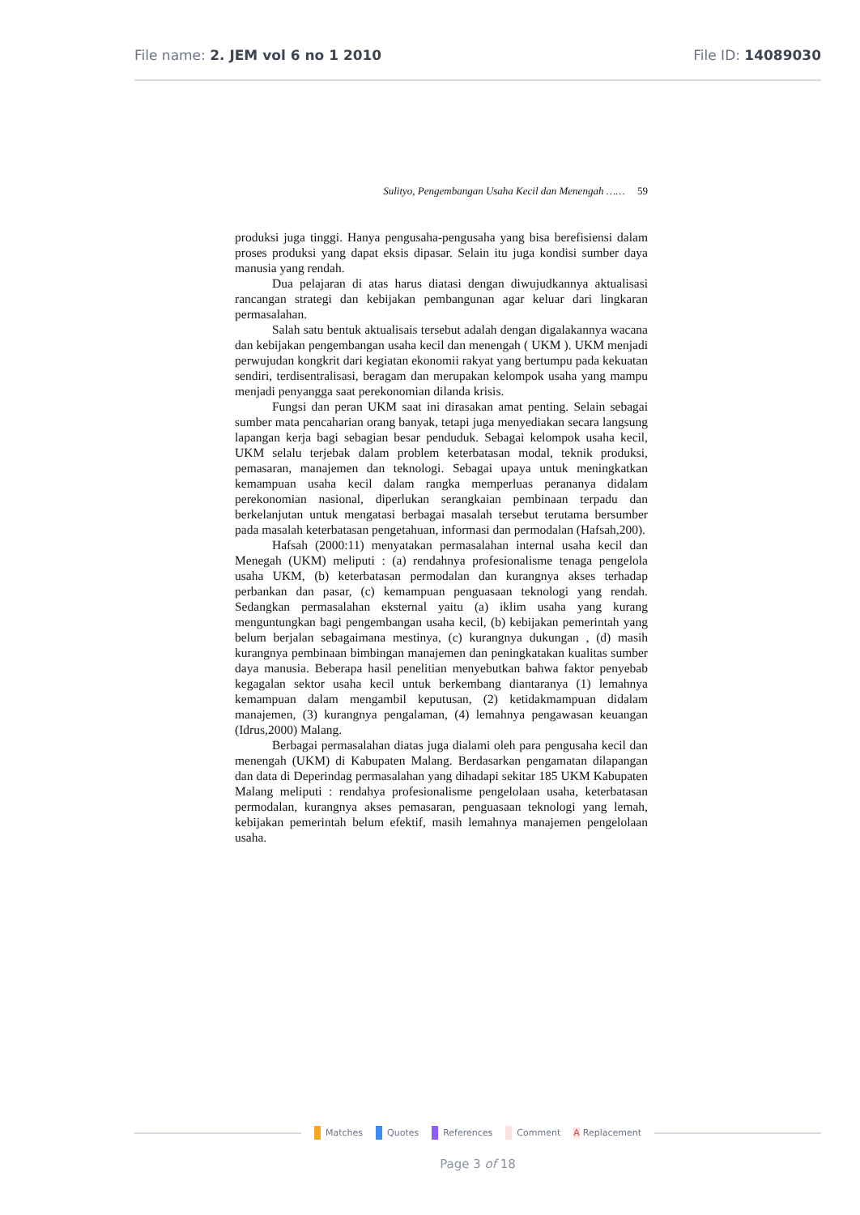File name: 2. JEM vol 6 no 1 2010
File ID: 14089030
Sulityo, Pengembangan Usaha Kecil dan Menengah …… 59
produksi juga tinggi. Hanya pengusaha-pengusaha yang bisa berefisiensi dalam proses produksi yang dapat eksis dipasar. Selain itu juga kondisi sumber daya manusia yang rendah.
Dua pelajaran di atas harus diatasi dengan diwujudkannya aktualisasi rancangan strategi dan kebijakan pembangunan agar keluar dari lingkaran permasalahan.
Salah satu bentuk aktualisais tersebut adalah dengan digalakannya wacana dan kebijakan pengembangan usaha kecil dan menengah ( UKM ). UKM menjadi perwujudan kongkrit dari kegiatan ekonomii rakyat yang bertumpu pada kekuatan sendiri, terdisentralisasi, beragam dan merupakan kelompok usaha yang mampu menjadi penyangga saat perekonomian dilanda krisis.
Fungsi dan peran UKM saat ini dirasakan amat penting. Selain sebagai sumber mata pencaharian orang banyak, tetapi juga menyediakan secara langsung lapangan kerja bagi sebagian besar penduduk. Sebagai kelompok usaha kecil, UKM selalu terjebak dalam problem keterbatasan modal, teknik produksi, pemasaran, manajemen dan teknologi. Sebagai upaya untuk meningkatkan kemampuan usaha kecil dalam rangka memperluas perananya didalam perekonomian nasional, diperlukan serangkaian pembinaan terpadu dan berkelanjutan untuk mengatasi berbagai masalah tersebut terutama bersumber pada masalah keterbatasan pengetahuan, informasi dan permodalan (Hafsah,200).
Hafsah (2000:11) menyatakan permasalahan internal usaha kecil dan Menegah (UKM) meliputi : (a) rendahnya profesionalisme tenaga pengelola usaha UKM, (b) keterbatasan permodalan dan kurangnya akses terhadap perbankan dan pasar, (c) kemampuan penguasaan teknologi yang rendah. Sedangkan permasalahan eksternal yaitu (a) iklim usaha yang kurang menguntungkan bagi pengembangan usaha kecil, (b) kebijakan pemerintah yang belum berjalan sebagaimana mestinya, (c) kurangnya dukungan , (d) masih kurangnya pembinaan bimbingan manajemen dan peningkatakan kualitas sumber daya manusia. Beberapa hasil penelitian menyebutkan bahwa faktor penyebab kegagalan sektor usaha kecil untuk berkembang diantaranya (1) lemahnya kemampuan dalam mengambil keputusan, (2) ketidakmampuan didalam manajemen, (3) kurangnya pengalaman, (4) lemahnya pengawasan keuangan (Idrus,2000) Malang.
Berbagai permasalahan diatas juga dialami oleh para pengusaha kecil dan menengah (UKM) di Kabupaten Malang. Berdasarkan pengamatan dilapangan dan data di Deperindag permasalahan yang dihadapi sekitar 185 UKM Kabupaten Malang meliputi : rendahya profesionalisme pengelolaan usaha, keterbatasan permodalan, kurangnya akses pemasaran, penguasaan teknologi yang lemah, kebijakan pemerintah belum efektif, masih lemahnya manajemen pengelolaan usaha.
Matches Quotes References Comment A Replacement
Page 3 of 18